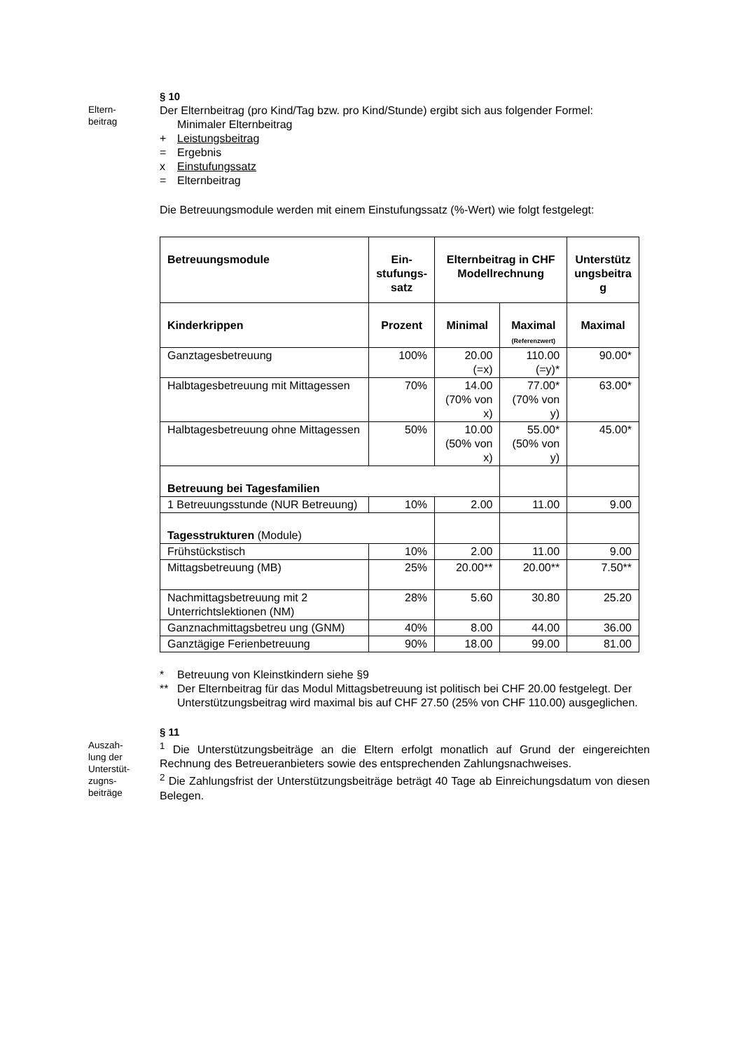Eltern-
beitrag
§ 10
Der Elternbeitrag (pro Kind/Tag bzw. pro Kind/Stunde) ergibt sich aus folgender Formel:
Minimaler Elternbeitrag
+ Leistungsbeitrag
= Ergebnis
x Einstufungssatz
= Elternbeitrag
Die Betreuungsmodule werden mit einem Einstufungssatz (%-Wert) wie folgt festgelegt:
| Betreuungsmodule | Ein- stufungs- satz | Elternbeitrag in CHF Modellrechnung | | Unterstütz ungsbeitra g |
| --- | --- | --- | --- | --- |
| Kinderkrippen | Prozent | Minimal | Maximal (Referenzwert) | Maximal |
| Ganztagesbetreuung | 100% | 20.00 (=x) | 110.00 (=y)* | 90.00* |
| Halbtagesbetreuung mit Mittagessen | 70% | 14.00 (70% von x) | 77.00* (70% von y) | 63.00* |
| Halbtagesbetreuung ohne Mittagessen | 50% | 10.00 (50% von x) | 55.00* (50% von y) | 45.00* |
| Betreuung bei Tagesfamilien | | | | |
| 1 Betreuungsstunde (NUR Betreuung) | 10% | 2.00 | 11.00 | 9.00 |
| Tagesstrukturen (Module) | | | | |
| Frühstückstisch | 10% | 2.00 | 11.00 | 9.00 |
| Mittagsbetreuung (MB) | 25% | 20.00** | 20.00** | 7.50** |
| Nachmittagsbetreuung mit 2 Unterrichtslektionen (NM) | 28% | 5.60 | 30.80 | 25.20 |
| Ganznachmittagsbetreu ung (GNM) | 40% | 8.00 | 44.00 | 36.00 |
| Ganztägige Ferienbetreuung | 90% | 18.00 | 99.00 | 81.00 |
* Betreuung von Kleinstkindern siehe §9
** Der Elternbeitrag für das Modul Mittagsbetreuung ist politisch bei CHF 20.00 festgelegt. Der Unterstützungsbeitrag wird maximal bis auf CHF 27.50 (25% von CHF 110.00) ausgeglichen.
Auszah-
lung der
Unterstüt-
zugns-
beiträge
§ 11
<sup>1</sup> Die Unterstützungsbeiträge an die Eltern erfolgt monatlich auf Grund der eingereichten Rechnung des Betreueranbieters sowie des entsprechenden Zahlungsnachweises.
<sup>2</sup> Die Zahlungsfrist der Unterstützungsbeiträge beträgt 40 Tage ab Einreichungsdatum von diesen Belegen.